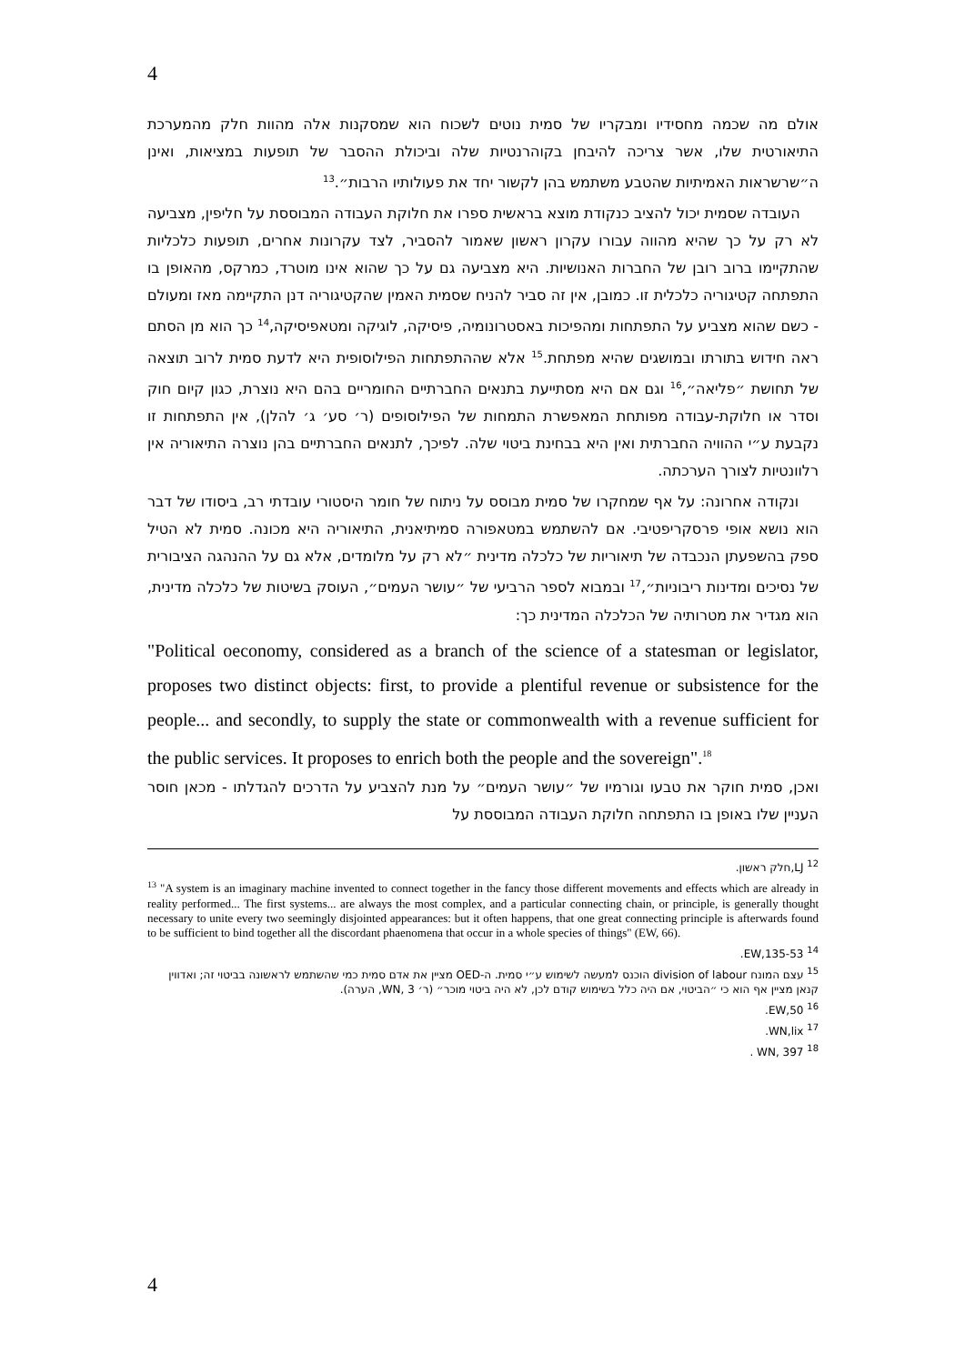4
אולם מה שכמה מחסידיו ומבקריו של סמית נוטים לשכוח הוא שמסקנות אלה מהוות חלק מהמערכת התיאורטית שלו, אשר צריכה להיבחן בקוהרנטיות שלה וביכולת ההסבר של תופעות במציאות, ואינן ה״שרשראות האמיתיות שהטבע משתמש בהן לקשור יחד את פעולותיו הרבות״.<sup>13</sup>
העובדה שסמית יכול להציב כנקודת מוצא בראשית ספרו את חלוקת העבודה המבוססת על חליפין, מצביעה לא רק על כך שהיא מהווה עבורו עקרון ראשון שאמור להסביר, לצד עקרונות אחרים, תופעות כלכליות שהתקיימו ברוב רובן של החברות האנושיות. היא מצביעה גם על כך שהוא אינו מוטרד, כמרקס, מהאופן בו התפתחה קטיגוריה כלכלית זו. כמובן, אין זה סביר להניח שסמית האמין שהקטיגוריה דנן התקיימה מאז ומעולם - כשם שהוא מצביע על התפתחות ומהפיכות באסטרונומיה, פיסיקה, לוגיקה ומטאפיסיקה,<sup>14</sup> כך הוא מן הסתם ראה חידוש בתורתו ובמושגים שהיא מפתחת.<sup>15</sup> אלא שההתפתחות הפילוסופית היא לדעת סמית לרוב תוצאה של תחושת ״פליאה״,<sup>16</sup> וגם אם היא מסתייעת בתנאים החברתיים החומריים בהם היא נוצרת, כגון קיום חוק וסדר או חלוקת-עבודה מפותחת המאפשרת התמחות של הפילוסופים (ר׳ סע׳ ג׳ להלן), אין התפתחות זו נקבעת ע״י ההוויה החברתית ואין היא בבחינת ביטוי שלה. לפיכך, לתנאים החברתיים בהן נוצרה התיאוריה אין רלוונטיות לצורך הערכתה.
ונקודה אחרונה: על אף שמחקרו של סמית מבוסס על ניתוח של חומר היסטורי עובדתי רב, ביסודו של דבר הוא נושא אופי פרסקריפטיבי. אם להשתמש במטאפורה סמיתיאנית, התיאוריה היא מכונה. סמית לא הטיל ספק בהשפעתן הנכבדה של תיאוריות של כלכלה מדינית ״לא רק על מלומדים, אלא גם על ההנהגה הציבורית של נסיכים ומדינות ריבוניות״,<sup>17</sup> ובמבוא לספר הרביעי של ״עושר העמים״, העוסק בשיטות של כלכלה מדינית, הוא מגדיר את מטרותיה של הכלכלה המדינית כך:
"Political oeconomy, considered as a branch of the science of a statesman or legislator, proposes two distinct objects: first, to provide a plentiful revenue or subsistence for the people... and secondly, to supply the state or commonwealth with a revenue sufficient for the public services. It proposes to enrich both the people and the sovereign".<sup>18</sup>
ואכן, סמית חוקר את טבעו וגורמיו של ״עושר העמים״ על מנת להצביע על הדרכים להגדלתו - מכאן חוסר העניין שלו באופן בו התפתחה חלוקת העבודה המבוססת על
<sup>12</sup> LJ,חלק ראשון.
<sup>13</sup> "A system is an imaginary machine invented to connect together in the fancy those different movements and effects which are already in reality performed... The first systems... are always the most complex, and a particular connecting chain, or principle, is generally thought necessary to unite every two seemingly disjointed appearances: but it often happens, that one great connecting principle is afterwards found to be sufficient to bind together all the discordant phaenomena that occur in a whole species of things" (EW, 66).
<sup>14</sup> EW,135-53.
<sup>15</sup> עצם המונח division of labour הוכנס למעשה לשימוש ע״י סמית. ה-OED מציין את אדם סמית כמי שהשתמש לראשונה בביטוי זה; ואדווין קנאן מציין אף הוא כי ״הביטוי, אם היה כלל בשימוש קודם לכן, לא היה ביטוי מוכר״ (ר׳ WN, 3, הערה).
<sup>16</sup> EW,50.
<sup>17</sup> WN,lix.
<sup>18</sup> WN, 397 .
4